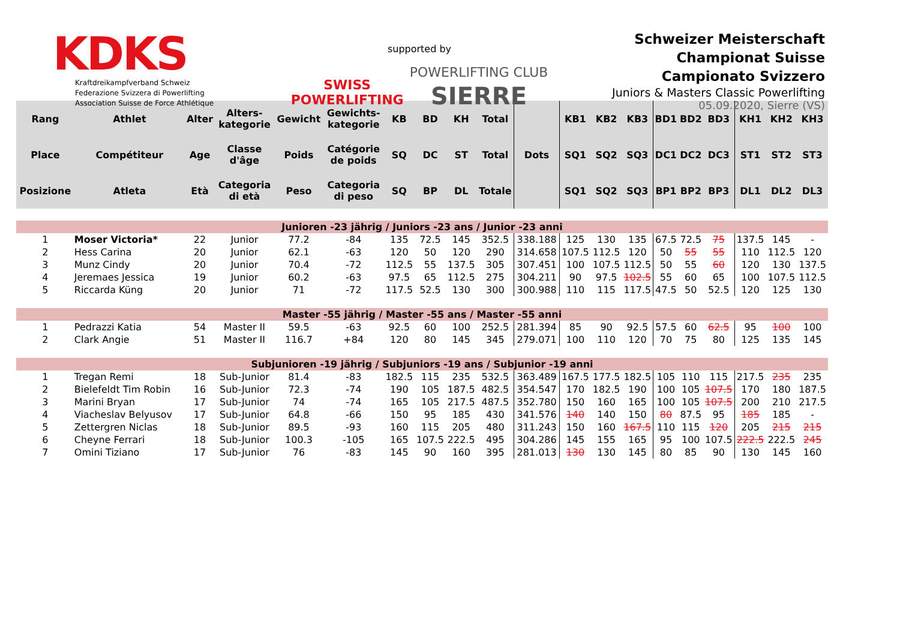KDKS
Kraftdreikampfverband Schweiz
Federazione Svizzera di Powerlifting
Association Suisse de Force Athlétique
supported by
SWISS
POWERLIFTING POWERLIFTING CLUB
SIERRE
Schweizer Meisterschaft
Championat Suisse
Campionato Svizzero
Juniors & Masters Classic Powerlifting
05.09.2020, Sierre (VS)
| Rang | Athlet | Alter | Alters- kategorie | Gewicht | Gewichts- kategorie | KB | BD | KH | Total | Dots | KB1 | KB2 | KB3 | BD1 | BD2 | BD3 | KH1 | KH2 | KH3 |
| --- | --- | --- | --- | --- | --- | --- | --- | --- | --- | --- | --- | --- | --- | --- | --- | --- | --- | --- | --- |
| Place | Compétiteur | Age | Classe d'âge | Poids | Catégorie de poids | SQ | DC | ST | Total | | SQ1 | SQ2 | SQ3 | DC1 | DC2 | DC3 | ST1 | ST2 | ST3 |
| Posizione | Atleta | Età | Categoria di età | Peso | Categoria di peso | SQ | BP | DL | Totale | | SQ1 | SQ2 | SQ3 | BP1 | BP2 | BP3 | DL1 | DL2 | DL3 |
| Junioren -23 jährig / Juniors -23 ans / Junior -23 anni | | | | | | | | | | | | | | | | | | | |
| 1 | Moser Victoria* | 22 | Junior | 77.2 | -84 | 135 | 72.5 | 145 | 352.5 | 338.188 | 125 | 130 | 135 | 67.5 | 72.5 | 75 | 137.5 | 145 | - |
| 2 | Hess Carina | 20 | Junior | 62.1 | -63 | 120 | 50 | 120 | 290 | 314.658 | 107.5 | 112.5 | 120 | 50 | 55 | 55 | 110 | 112.5 | 120 |
| 3 | Munz Cindy | 20 | Junior | 70.4 | -72 | 112.5 | 55 | 137.5 | 305 | 307.451 | 100 | 107.5 | 112.5 | 50 | 55 | 60 | 120 | 130 | 137.5 |
| 4 | Jeremaes Jessica | 19 | Junior | 60.2 | -63 | 97.5 | 65 | 112.5 | 275 | 304.211 | 90 | 97.5 | 102.5 | 55 | 60 | 65 | 100 | 107.5 | 112.5 |
| 5 | Riccarda Küng | 20 | Junior | 71 | -72 | 117.5 | 52.5 | 130 | 300 | 300.988 | 110 | 115 | 117.5 | 47.5 | 50 | 52.5 | 120 | 125 | 130 |
| Master -55 jährig / Master -55 ans / Master -55 anni | | | | | | | | | | | | | | | | | | | |
| 1 | Pedrazzi Katia | 54 | Master II | 59.5 | -63 | 92.5 | 60 | 100 | 252.5 | 281.394 | 85 | 90 | 92.5 | 57.5 | 60 | 62.5 | 95 | 100 | 100 |
| 2 | Clark Angie | 51 | Master II | 116.7 | +84 | 120 | 80 | 145 | 345 | 279.071 | 100 | 110 | 120 | 70 | 75 | 80 | 125 | 135 | 145 |
| Subjunioren -19 jährig / Subjuniors -19 ans / Subjunior -19 anni | | | | | | | | | | | | | | | | | | | |
| 1 | Tregan Remi | 18 | Sub-Junior | 81.4 | -83 | 182.5 | 115 | 235 | 532.5 | 363.489 | 167.5 | 177.5 | 182.5 | 105 | 110 | 115 | 217.5 | 235 | 235 |
| 2 | Bielefeldt Tim Robin | 16 | Sub-Junior | 72.3 | -74 | 190 | 105 | 187.5 | 482.5 | 354.547 | 170 | 182.5 | 190 | 100 | 105 | 107.5 | 170 | 180 | 187.5 |
| 3 | Marini Bryan | 17 | Sub-Junior | 74 | -74 | 165 | 105 | 217.5 | 487.5 | 352.780 | 150 | 160 | 165 | 100 | 105 | 107.5 | 200 | 210 | 217.5 |
| 4 | Viacheslav Belyusov | 17 | Sub-Junior | 64.8 | -66 | 150 | 95 | 185 | 430 | 341.576 | 140 | 140 | 150 | 80 | 87.5 | 95 | 185 | 185 | - |
| 5 | Zettergren Niclas | 18 | Sub-Junior | 89.5 | -93 | 160 | 115 | 205 | 480 | 311.243 | 150 | 160 | 167.5 | 110 | 115 | 120 | 205 | 215 | 215 |
| 6 | Cheyne Ferrari | 18 | Sub-Junior | 100.3 | -105 | 165 | 107.5 | 222.5 | 495 | 304.286 | 145 | 155 | 165 | 95 | 100 | 107.5 | 222.5 | 222.5 | 245 |
| 7 | Omini Tiziano | 17 | Sub-Junior | 76 | -83 | 145 | 90 | 160 | 395 | 281.013 | 130 | 130 | 145 | 80 | 85 | 90 | 130 | 145 | 160 |